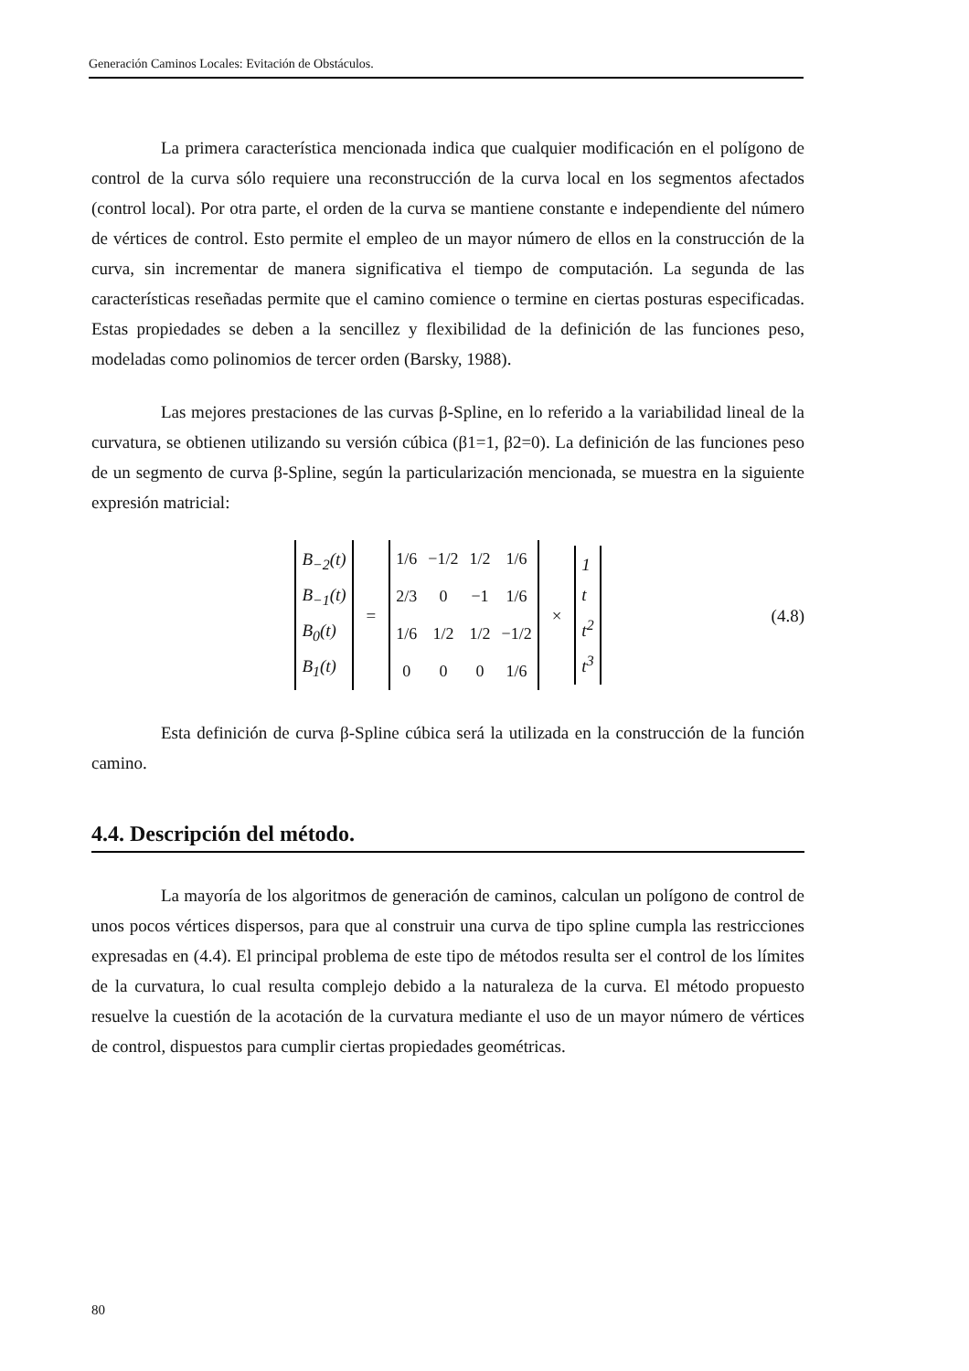Generación Caminos Locales: Evitación de Obstáculos.
La primera característica mencionada indica que cualquier modificación en el polígono de control de la curva sólo requiere una reconstrucción de la curva local en los segmentos afectados (control local). Por otra parte, el orden de la curva se mantiene constante e independiente del número de vértices de control. Esto permite el empleo de un mayor número de ellos en la construcción de la curva, sin incrementar de manera significativa el tiempo de computación. La segunda de las características reseñadas permite que el camino comience o termine en ciertas posturas especificadas. Estas propiedades se deben a la sencillez y flexibilidad de la definición de las funciones peso, modeladas como polinomios de tercer orden (Barsky, 1988).
Las mejores prestaciones de las curvas β-Spline, en lo referido a la variabilidad lineal de la curvatura, se obtienen utilizando su versión cúbica (β1=1, β2=0). La definición de las funciones peso de un segmento de curva β-Spline, según la particularización mencionada, se muestra en la siguiente expresión matricial:
B<sub>−2</sub>(t)
B<sub>−1</sub>(t)
B<sub>0</sub>(t)
B<sub>1</sub>(t)
=
| 1/6 | −1/2 | 1/2 | 1/6 |
| 2/3 | 0 | −1 | 1/6 |
| 1/6 | 1/2 | 1/2 | −1/2 |
| 0 | 0 | 0 | 1/6 |
×
1
t
t<sup>2</sup>
t<sup>3</sup>
(4.8)
Esta definición de curva β-Spline cúbica será la utilizada en la construcción de la función camino.
4.4. Descripción del método.
La mayoría de los algoritmos de generación de caminos, calculan un polígono de control de unos pocos vértices dispersos, para que al construir una curva de tipo spline cumpla las restricciones expresadas en (4.4). El principal problema de este tipo de métodos resulta ser el control de los límites de la curvatura, lo cual resulta complejo debido a la naturaleza de la curva. El método propuesto resuelve la cuestión de la acotación de la curvatura mediante el uso de un mayor número de vértices de control, dispuestos para cumplir ciertas propiedades geométricas.
80